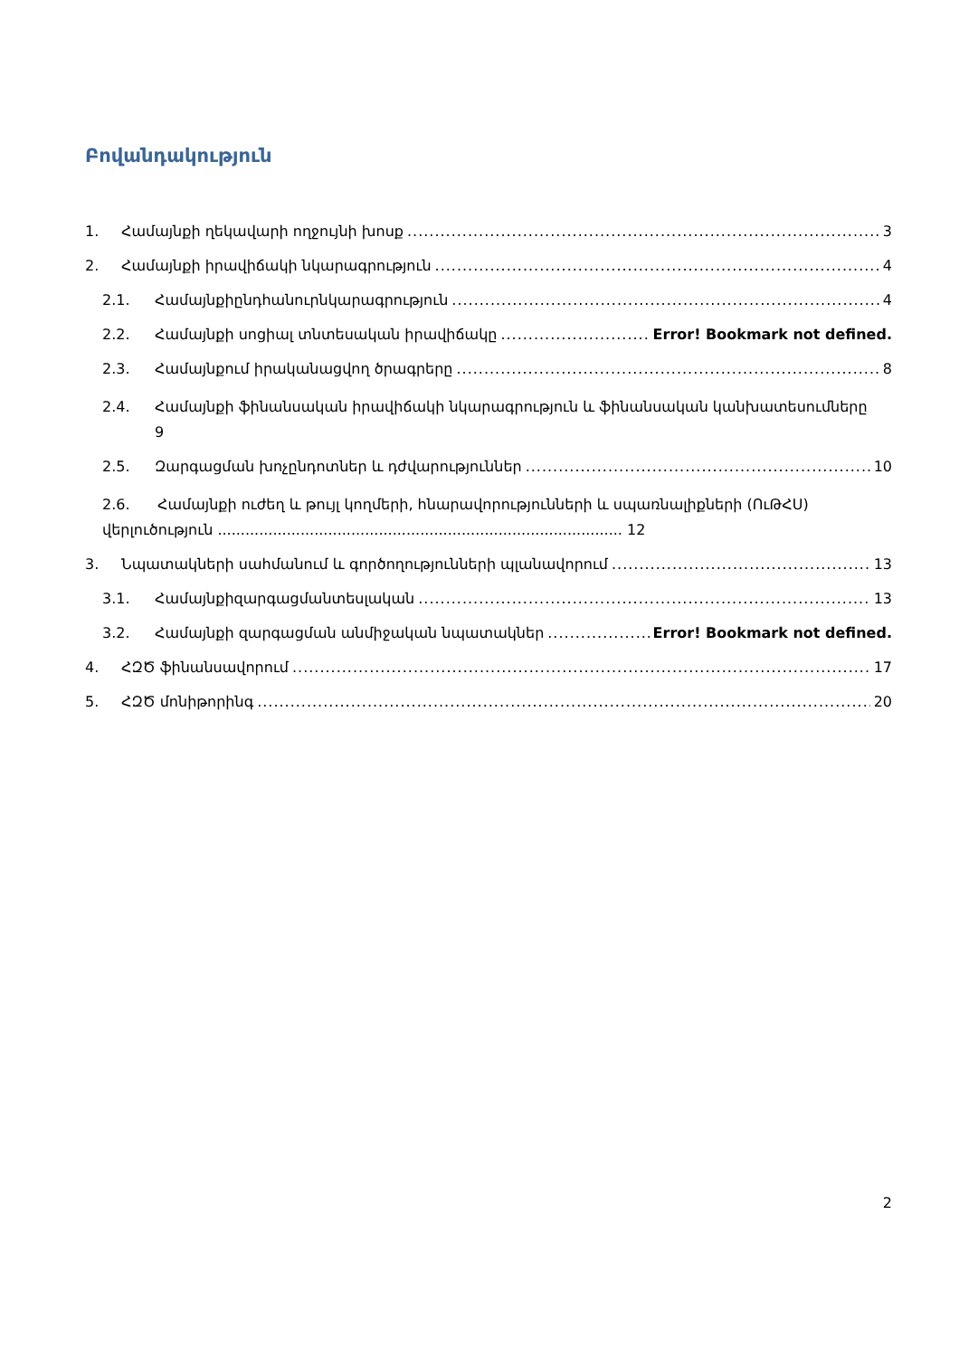Բովանդակություն
1. Համայնքի ղեկավարի ողջույնի խոսք 3
2. Համայնքի իրավիճակի նկարագրություն 4
2.1. Համայնքիընդհանուրնկարագրություն 4
2.2. Համայնքի սոցիալ տնտեսական իրավիճակը Error! Bookmark not defined.
2.3. Համայնքում իրականացվող ծրագրերը 8
2.4. Համայնքի ֆինանսական իրավիճակի նկարագրություն և ֆինանսական կանխատեսումները
9
2.5. Զարգացման խոչընդոտներ և դժվարություններ 10
2.6. Համայնքի ուժեղ և թույլ կողմերի, հնարավորությունների և սպառնալիքների (ՈւԹՀՍ) վերլուծություն ........................................................................................ 12
3. Նպատակների սահմանում և գործողությունների պլանավորում 13
3.1. Համայնքիզարգացմանտեսլական 13
3.2. Համայնքի զարգացման անմիջական նպատակներ Error! Bookmark not defined.
4. ՀԶԾ ֆինանսավորում 17
5. ՀԶԾ մոնիթորինգ 20
2